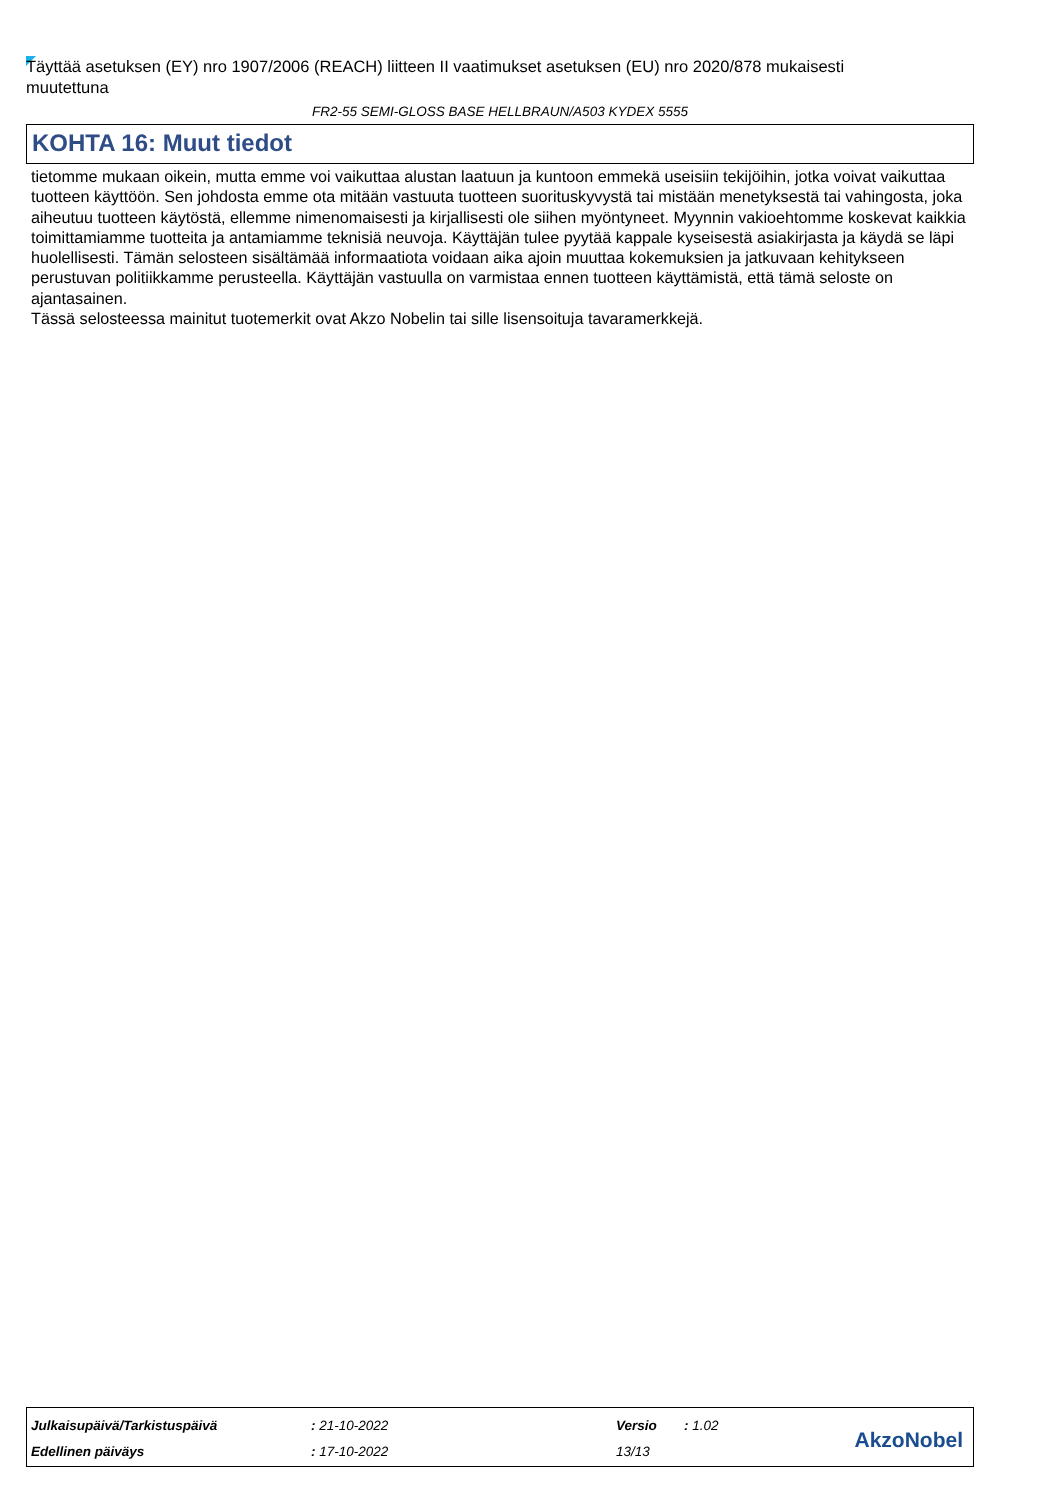Täyttää asetuksen (EY) nro 1907/2006 (REACH) liitteen II vaatimukset asetuksen (EU) nro 2020/878 mukaisesti muutettuna
FR2-55 SEMI-GLOSS BASE HELLBRAUN/A503 KYDEX 5555
KOHTA 16: Muut tiedot
tietomme mukaan oikein, mutta emme voi vaikuttaa alustan laatuun ja kuntoon emmekä useisiin tekijöihin, jotka voivat vaikuttaa tuotteen käyttöön. Sen johdosta emme ota mitään vastuuta tuotteen suorituskyvystä tai mistään menetyksestä tai vahingosta, joka aiheutuu tuotteen käytöstä, ellemme nimenomaisesti ja kirjallisesti ole siihen myöntyneet. Myynnin vakioehtomme koskevat kaikkia toimittamiamme tuotteita ja antamiamme teknisiä neuvoja. Käyttäjän tulee pyytää kappale kyseisestä asiakirjasta ja käydä se läpi huolellisesti. Tämän selosteen sisältämää informaatiota voidaan aika ajoin muuttaa kokemuksien ja jatkuvaan kehitykseen perustuvan politiikkamme perusteella. Käyttäjän vastuulla on varmistaa ennen tuotteen käyttämistä, että tämä seloste on ajantasainen.
Tässä selosteessa mainitut tuotemerkit ovat Akzo Nobelin tai sille lisensoituja tavaramerkkejä.
| Julkaisupäivä/Tarkistuspäivä | : 21-10-2022 | Versio | : 1.02 |
| Edellinen päiväys | : 17-10-2022 | 13/13 | |
AkzoNobel